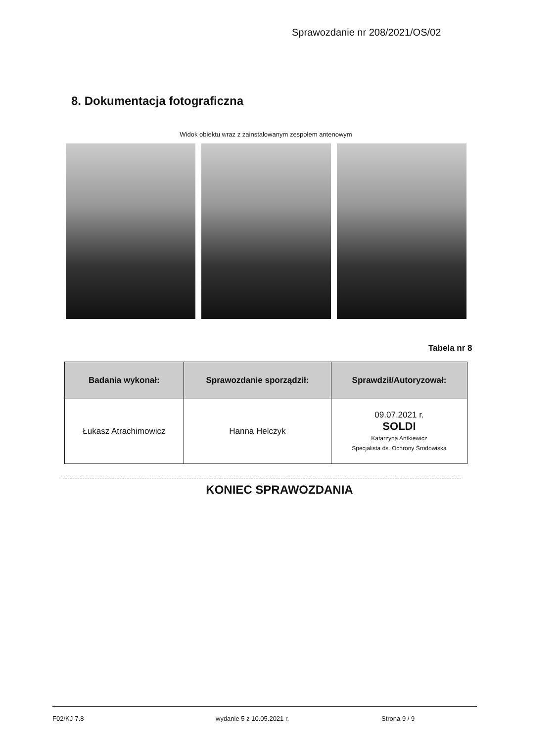Sprawozdanie nr 208/2021/OS/02
8. Dokumentacja fotograficzna
Widok obiektu wraz z zainstalowanym zespołem antenowym
Tabela nr 8
| Badania wykonał: | Sprawozdanie sporządził: | Sprawdził/Autoryzował: |
| --- | --- | --- |
| Łukasz Atrachimowicz | Hanna Helczyk | 09.07.2021 r. SOLDI Katarzyna Antkiewicz Specjalista ds. Ochrony Środowiska |
KONIEC SPRAWOZDANIA
F02/KJ-7.8 wydanie 5 z 10.05.2021 r. Strona 9 / 9